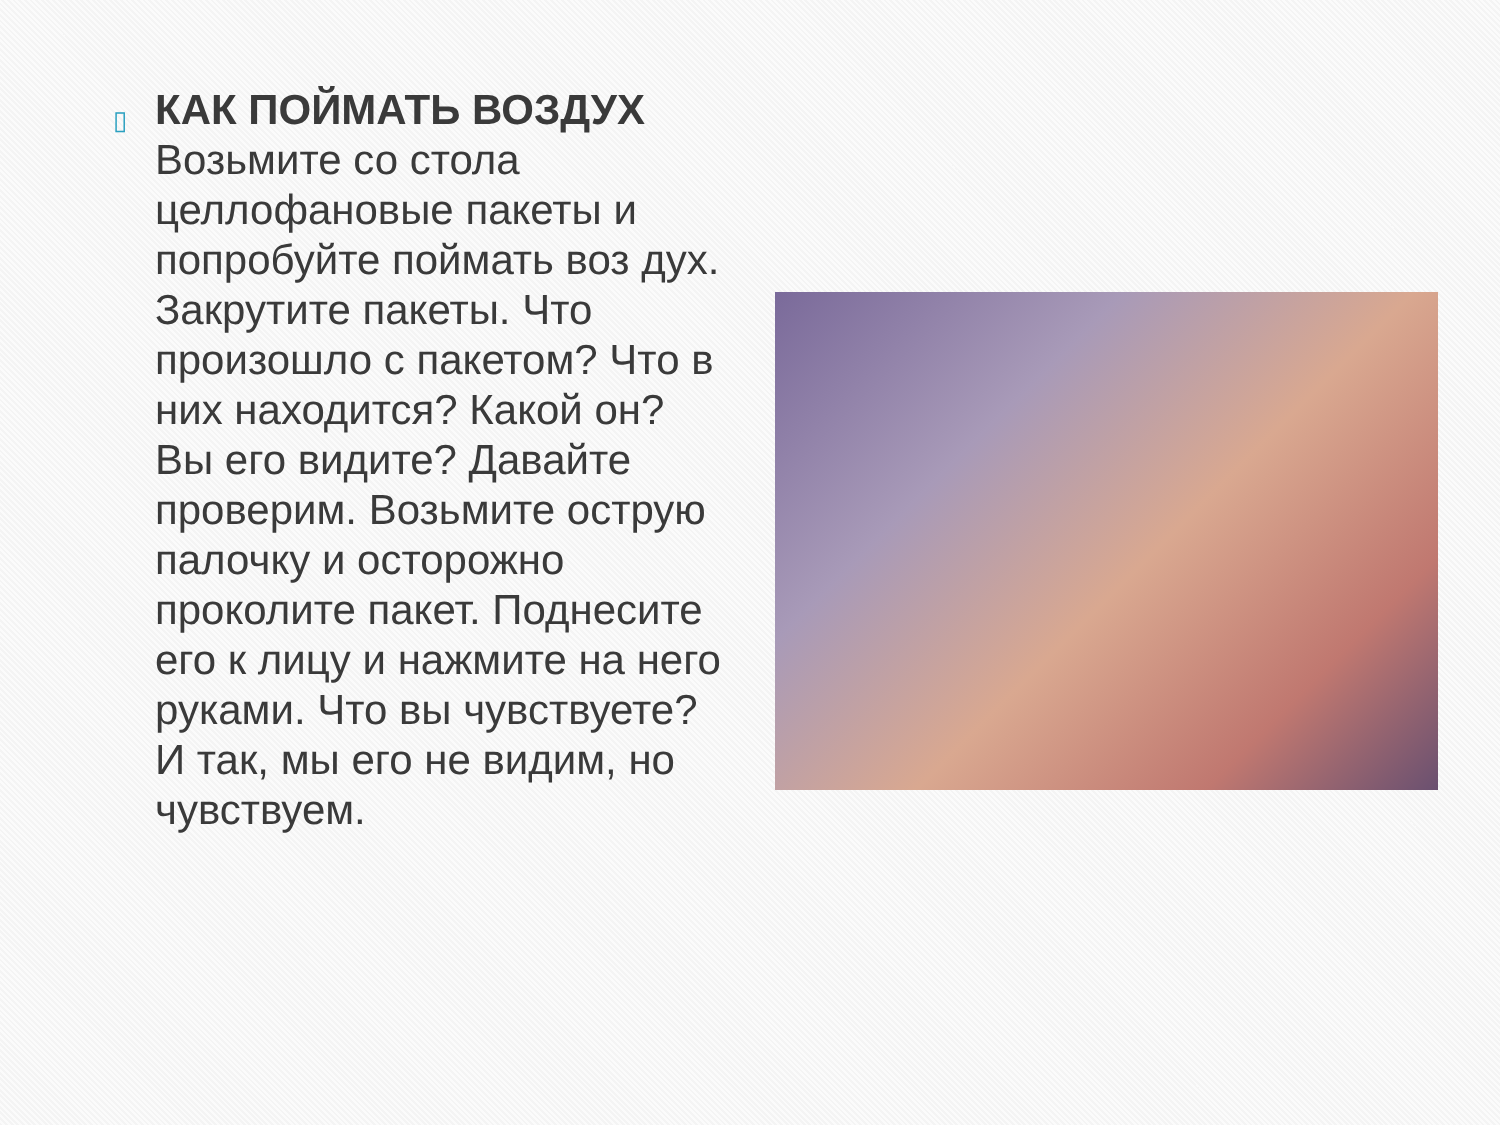▯
КАК ПОЙМАТЬ ВОЗДУХ
Возьмите со стола целлофановые пакеты и попробуйте поймать воз дух. Закрутите пакеты. Что произошло с пакетом? Что в них находится? Какой он? Вы его видите? Давайте проверим. Возьмите острую палочку и осторожно проколите пакет. Поднесите его к лицу и нажмите на него руками. Что вы чувствуете? И так, мы его не видим, но чувствуем.